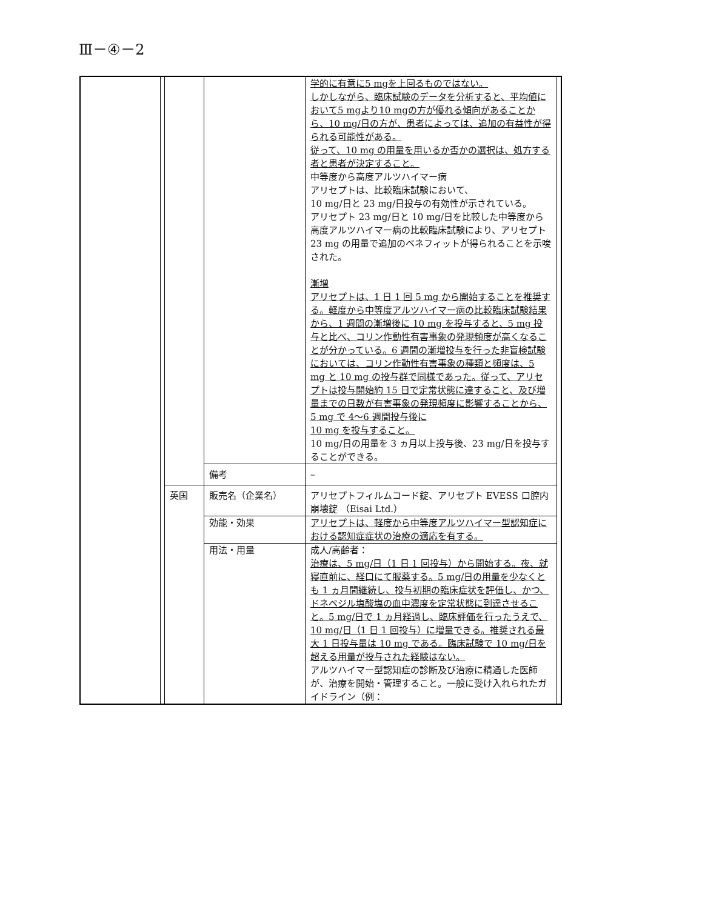Ⅲ－④－2
| | | | | 学的に有意に5 mgを上回るものではない。 しかしながら、臨床試験のデータを分析すると、平均値において5 mgより10 mgの方が優れる傾向があることから、10 mg/日の方が、患者によっては、追加の有益性が得られる可能性がある。 従って、10 mg の用量を用いるか否かの選択は、処方する者と患者が決定すること。 中等度から高度アルツハイマー病 アリセプトは、比較臨床試験において、 10 mg/日と 23 mg/日投与の有効性が示されている。 アリセプト 23 mg/日と 10 mg/日を比較した中等度から高度アルツハイマー病の比較臨床試験により、アリセプト 23 mg の用量で追加のベネフィットが得られることを示唆された。 漸増 アリセプトは、1 日 1 回 5 mg から開始することを推奨する。軽度から中等度アルツハイマー病の比較臨床試験結果から、1 週間の漸増後に 10 mg を投与すると、5 mg 投与と比べ、コリン作動性有害事象の発現頻度が高くなることが分かっている。6 週間の漸増投与を行った非盲検試験においては、コリン作動性有害事象の種類と頻度は、5 mg と 10 mg の投与群で同様であった。従って、アリセプトは投与開始約 15 日で定常状態に達すること、及び増量までの日数が有害事象の発現頻度に影響することから、5 mg で 4～6 週間投与後に 10 mg を投与すること。 10 mg/日の用量を 3 ヵ月以上投与後、23 mg/日を投与することができる。 | |
| | | | 備考 | – | |
| | | 英国 | 販売名（企業名） | アリセプトフィルムコード錠、アリセプト EVESS 口腔内崩壊錠 （Eisai Ltd.） | |
| | | | 効能・効果 | アリセプトは、軽度から中等度アルツハイマー型認知症における認知症症状の治療の適応を有する。 | |
| | | | 用法・用量 | 成人/高齢者： 治療は、5 mg/日（1 日 1 回投与）から開始する。夜、就寝直前に、経口にて服薬する。5 mg/日の用量を少なくとも 1 ヵ月間継続し、投与初期の臨床症状を評価し、かつ、ドネペジル塩酸塩の血中濃度を定常状態に到達させること。5 mg/日で 1 ヵ月経過し、臨床評価を行ったうえで、10 mg/日（1 日 1 回投与）に増量できる。推奨される最大 1 日投与量は 10 mg である。臨床試験で 10 mg/日を超える用量が投与された経験はない。 アルツハイマー型認知症の診断及び治療に精通した医師が、治療を開始・管理すること。一般に受け入れられたガイドライン（例： | |